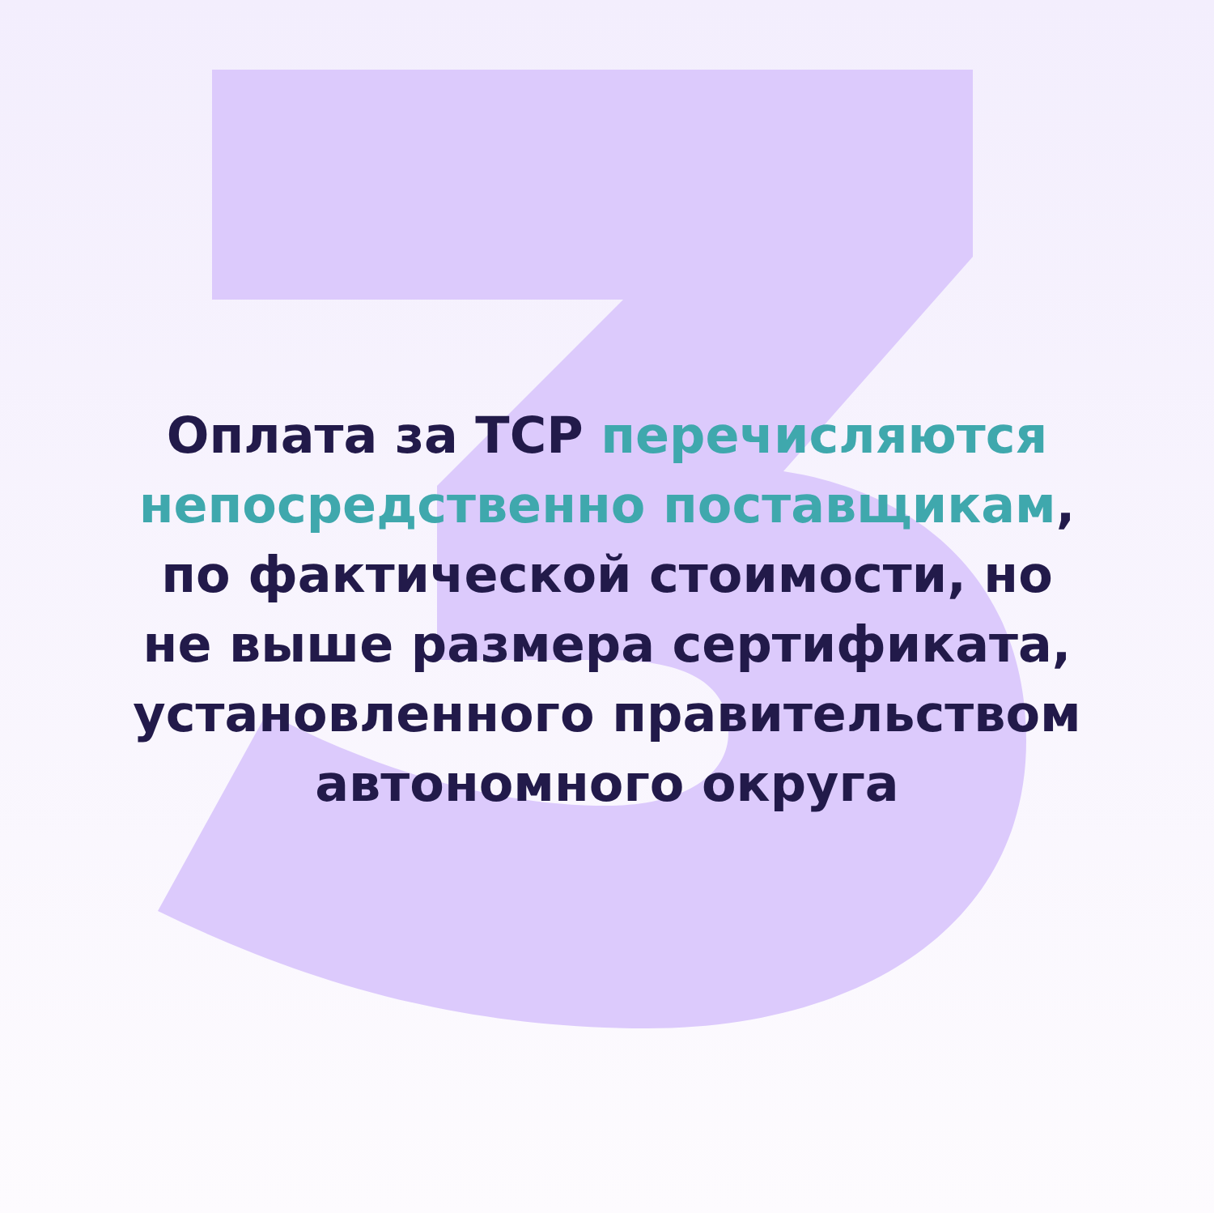Оплата за ТСР перечисляются
непосредственно поставщикам,
по фактической стоимости, но
не выше размера сертификата,
установленного правительством
автономного округа